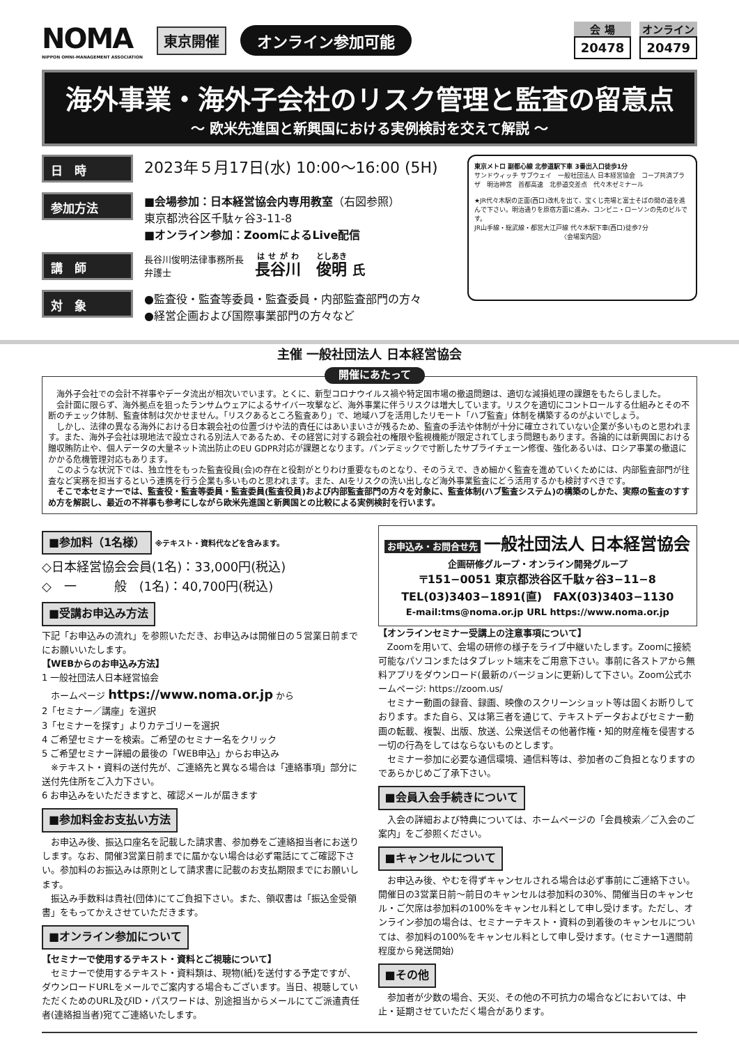NOMA
NIPPON OMNI-MANAGEMENT ASSOCIATION
東京開催 オンライン参加可能
会 場
20478
オンライン
20479
海外事業・海外子会社のリスク管理と監査の留意点
〜 欧米先進国と新興国における実例検討を交えて解説 〜
日　時
2023年５月17日(水) 10:00〜16:00 (5H)
参加方法
■会場参加：日本経営協会内専用教室（右図参照）
東京都渋谷区千駄ヶ谷3-11-8
■オンライン参加：ZoomによるLive配信
講　師
長谷川俊明法律事務所長
弁護士
長谷川　俊明 氏
対　象
●監査役・監査等委員・監査委員・内部監査部門の方々
●経営企画および国際事業部門の方々など
東京メトロ 副都心線 北参道駅下車 3番出入口徒歩1分
サンドウィッチ サブウェイ　一般社団法人 日本経営協会　コープ共済プラザ　明治神宮　首都高速　北参道交差点　代々木ゼミナール
★JR代々木駅の正面(西口)改札を出て、宝くじ売場と富士そばの間の道を進んで下さい。明治通りを原宿方面に進み、コンビニ・ローソンの先のビルです。
JR山手線・総武線・都営大江戸線 代々木駅下車(西口)徒歩7分
〈会場案内図〉
主催 一般社団法人 日本経営協会
開催にあたって
　海外子会社での会計不祥事やデータ流出が相次いでいます。とくに、新型コロナウイルス禍や特定国市場の撤退問題は、適切な減損処理の課題をもたらしました。
　会計面に限らず、海外拠点を狙ったランサムウェアによるサイバー攻撃など、海外事業に伴うリスクは増大しています。リスクを適切にコントロールする仕組みとその不断のチェック体制、監査体制は欠かせません。「リスクあるところ監査あり」で、地域ハブを活用したリモート「ハブ監査」体制を構築するのがよいでしょう。
　しかし、法律の異なる海外における日本親会社の位置づけや法的責任にはあいまいさが残るため、監査の手法や体制が十分に確立されていない企業が多いものと思われます。また、海外子会社は現地法で設立される別法人であるため、その経営に対する親会社の権限や監視機能が限定されてしまう問題もあります。各論的には新興国における贈収賄防止や、個人データの大量ネット流出防止のEU GDPR対応が課題となります。パンデミックで寸断したサプライチェーン修復、強化あるいは、ロシア事業の撤退にかかる危機管理対応もあります。
　このような状況下では、独立性をもった監査役員(会)の存在と役割がとりわけ重要なものとなり、そのうえで、きめ細かく監査を進めていくためには、内部監査部門が往査など実務を担当するという連携を行う企業も多いものと思われます。また、AIをリスクの洗い出しなど海外事業監査にどう活用するかも検討すべきです。
　そこで本セミナーでは、監査役・監査等委員・監査委員(監査役員)および内部監査部門の方々を対象に、監査体制(ハブ監査システム)の構築のしかた、実際の監査のすすめ方を解説し、最近の不祥事も参考にしながら欧米先進国と新興国との比較による実例検討を行います。
■参加料（1名様） ※テキスト・資料代などを含みます。
◇日本経営協会会員(1名)：33,000円(税込)
◇　一　　　般　(1名)：40,700円(税込)
■受講お申込み方法
下記「お申込みの流れ」を参照いただき、お申込みは開催日の５営業日前までにお願いいたします。
【WEBからのお申込み方法】
1 一般社団法人日本経営協会
　ホームページ https://www.noma.or.jp から
2「セミナー／講座」を選択
3「セミナーを探す」よりカテゴリーを選択
4 ご希望セミナーを検索。ご希望のセミナー名をクリック
5 ご希望セミナー詳細の最後の「WEB申込」からお申込み
　※テキスト・資料の送付先が、ご連絡先と異なる場合は「連絡事項」部分に送付先住所をご入力下さい。
6 お申込みをいただきますと、確認メールが届きます
■参加料金お支払い方法
　お申込み後、振込口座名を記載した請求書、参加券をご連絡担当者にお送りします。なお、開催3営業日前までに届かない場合は必ず電話にてご確認下さい。参加料のお振込みは原則として請求書に記載のお支払期限までにお願いします。
　振込み手数料は貴社(団体)にてご負担下さい。また、領収書は「振込金受領書」をもってかえさせていただきます。
■オンライン参加について
【セミナーで使用するテキスト・資料とご視聴について】
　セミナーで使用するテキスト・資料類は、現物(紙)を送付する予定ですが、ダウンロードURLをメールでご案内する場合もございます。当日、視聴していただくためのURL及びID・パスワードは、別途担当からメールにてご派遣責任者(連絡担当者)宛てご連絡いたします。
お申込み・お問合せ先 一般社団法人 日本経営協会
企画研修グループ・オンライン開発グループ
〒151−0051 東京都渋谷区千駄ヶ谷3−11−8
TEL(03)3403−1891(直)　FAX(03)3403−1130
E-mail:tms@noma.or.jp URL https://www.noma.or.jp
【オンラインセミナー受講上の注意事項について】
　Zoomを用いて、会場の研修の様子をライブ中継いたします。Zoomに接続可能なパソコンまたはタブレット端末をご用意下さい。事前に各ストアから無料アプリをダウンロード(最新のバージョンに更新)して下さい。Zoom公式ホームページ: https://zoom.us/
　セミナー動画の録音、録画、映像のスクリーンショット等は固くお断りしております。また自ら、又は第三者を通じて、テキストデータおよびセミナー動画の転載、複製、出版、放送、公衆送信その他著作権・知的財産権を侵害する一切の行為をしてはならないものとします。
　セミナー参加に必要な通信環境、通信料等は、参加者のご負担となりますのであらかじめご了承下さい。
■会員入会手続きについて
　入会の詳細および特典については、ホームページの「会員検索／ご入会のご案内」をご参照ください。
■キャンセルについて
　お申込み後、やむを得ずキャンセルされる場合は必ず事前にご連絡下さい。開催日の3営業日前〜前日のキャンセルは参加料の30%、開催当日のキャンセル・ご欠席は参加料の100%をキャンセル料として申し受けます。ただし、オンライン参加の場合は、セミナーテキスト・資料の到着後のキャンセルについては、参加料の100%をキャンセル料として申し受けます。(セミナー1週間前程度から発送開始)
■その他
　参加者が少数の場合、天災、その他の不可抗力の場合などにおいては、中止・延期させていただく場合があります。